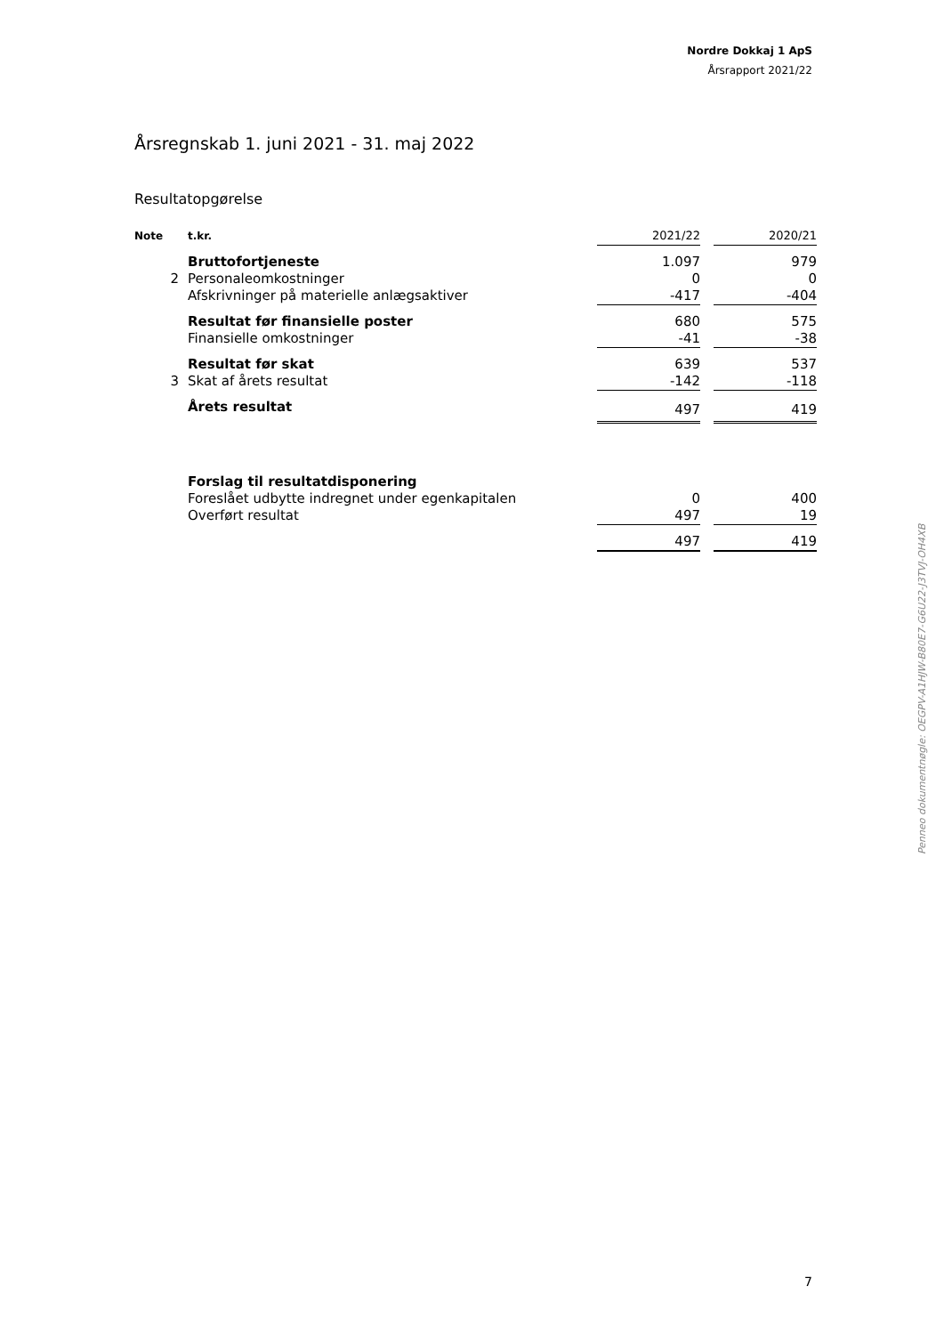Nordre Dokkaj 1 ApS
Årsrapport 2021/22
Årsregnskab 1. juni 2021 - 31. maj 2022
Resultatopgørelse
| Note | t.kr. | 2021/22 | | 2020/21 |
| | Bruttofortjeneste | 1.097 | | 979 |
| 2 | Personaleomkostninger | 0 | | 0 |
| | Afskrivninger på materielle anlægsaktiver | -417 | | -404 |
| | Resultat før finansielle poster | 680 | | 575 |
| | Finansielle omkostninger | -41 | | -38 |
| | Resultat før skat | 639 | | 537 |
| 3 | Skat af årets resultat | -142 | | -118 |
| | Årets resultat | 497 | | 419 |
| | Forslag til resultatdisponering | | | |
| | Foreslået udbytte indregnet under egenkapitalen | 0 | | 400 |
| | Overført resultat | 497 | | 19 |
| | | 497 | | 419 |
Penneo dokumentnøgle: OEGPV-A1HJW-B80E7-G6U22-J3TVJ-OH4XB
7